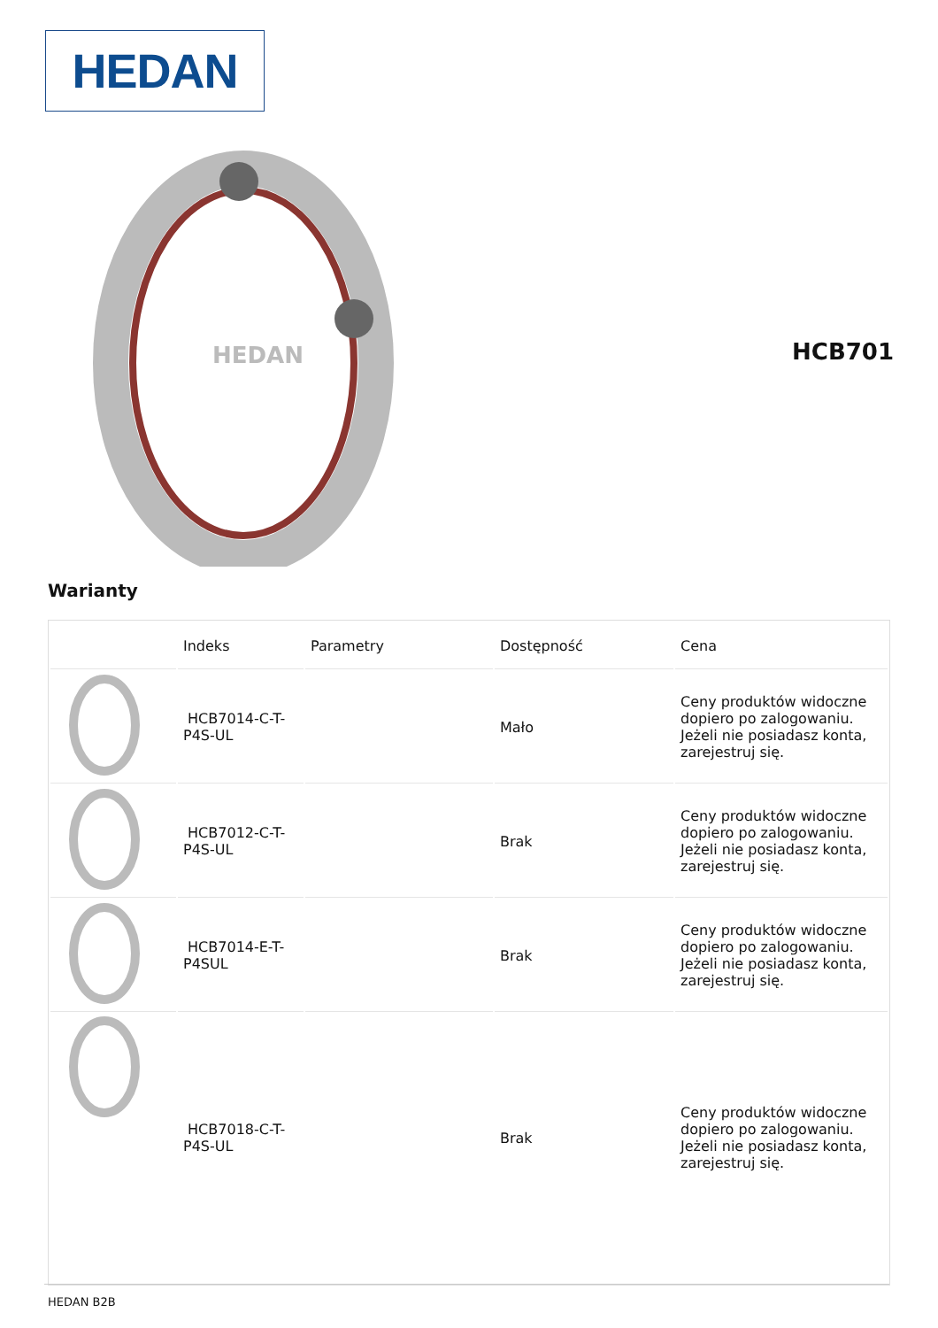HEDAN
HEDAN
HCB701
Warianty
| | Indeks | Parametry | Dostępność | Cena |
| --- | --- | --- | --- | --- |
| | HCB7014-C-T-P4S-UL | | Mało | Ceny produktów widoczne dopiero po zalogowaniu. Jeżeli nie posiadasz konta, zarejestruj się. |
| | HCB7012-C-T-P4S-UL | | Brak | Ceny produktów widoczne dopiero po zalogowaniu. Jeżeli nie posiadasz konta, zarejestruj się. |
| | HCB7014-E-T-P4SUL | | Brak | Ceny produktów widoczne dopiero po zalogowaniu. Jeżeli nie posiadasz konta, zarejestruj się. |
| | HCB7018-C-T-P4S-UL | | Brak | Ceny produktów widoczne dopiero po zalogowaniu. Jeżeli nie posiadasz konta, zarejestruj się. |
HEDAN B2B